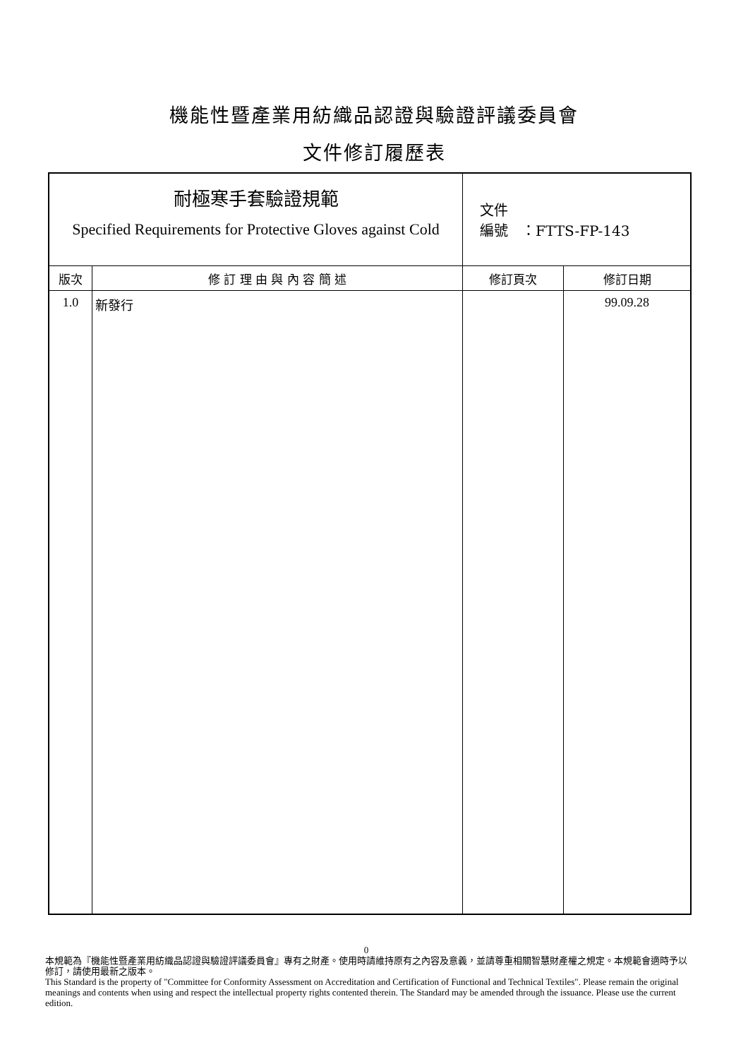機能性暨產業用紡織品認證與驗證評議委員會
文件修訂履歷表
| 耐極寒手套驗證規範 Specified Requirements for Protective Gloves against Cold | | 文件 編號 ：FTTS-FP-143 | |
| 版次 | 修 訂 理 由 與 內 容 簡 述 | 修訂頁次 | 修訂日期 |
| 1.0 | 新發行 | | 99.09.28 |
0
本規範為『機能性暨產業用紡織品認證與驗證評議委員會』專有之財產。使用時請維持原有之內容及意義，並請尊重相關智慧財產權之規定。本規範會適時予以修訂，請使用最新之版本。
This Standard is the property of "Committee for Conformity Assessment on Accreditation and Certification of Functional and Technical Textiles". Please remain the original meanings and contents when using and respect the intellectual property rights contented therein. The Standard may be amended through the issuance. Please use the current edition.